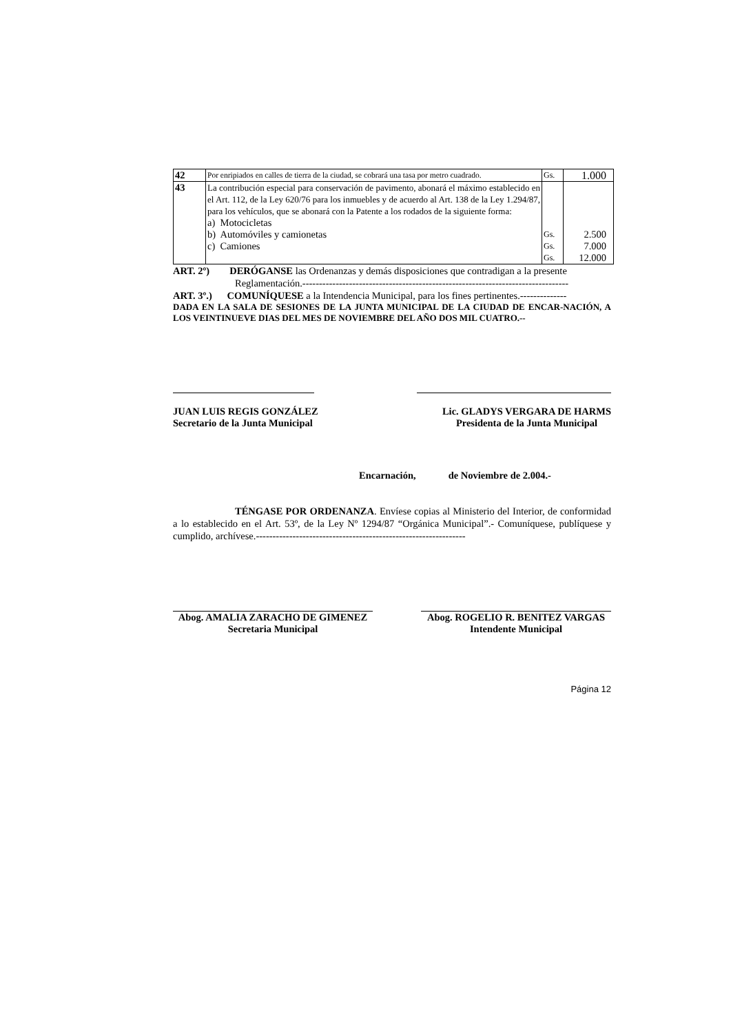| 42 | Por enripiados en calles de tierra de la ciudad, se cobrará una tasa por metro cuadrado. | Gs. | 1.000 |
| 43 | La contribución especial para conservación de pavimento, abonará el máximo establecido en el Art. 112, de la Ley 620/76 para los inmuebles y de acuerdo al Art. 138 de la Ley 1.294/87, para los vehículos, que se abonará con la Patente a los rodados de la siguiente forma: a) Motocicletas b) Automóviles y camionetas c) Camiones | Gs. Gs. Gs. | 2.500 7.000 12.000 |
ART. 2º) DERÓGANSE las Ordenanzas y demás disposiciones que contradigan a la presente
Reglamentación.--------------------------------------------------------------------------------
ART. 3º.) COMUNÍQUESE a la Intendencia Municipal, para los fines pertinentes.--------------
DADA EN LA SALA DE SESIONES DE LA JUNTA MUNICIPAL DE LA CIUDAD DE ENCAR-NACIÓN, A LOS VEINTINUEVE DIAS DEL MES DE NOVIEMBRE DEL AÑO DOS MIL CUATRO.--
JUAN LUIS REGIS GONZÁLEZ
Secretario de la Junta Municipal
Lic. GLADYS VERGARA DE HARMS
Presidenta de la Junta Municipal
Encarnación, de Noviembre de 2.004.-
TÉNGASE POR ORDENANZA. Envíese copias al Ministerio del Interior, de conformidad a lo establecido en el Art. 53º, de la Ley Nº 1294/87 “Orgánica Municipal”.- Comuníquese, publíquese y cumplido, archívese.---------------------------------------------------------------
Abog. AMALIA ZARACHO DE GIMENEZ
Secretaria Municipal
Abog. ROGELIO R. BENITEZ VARGAS
Intendente Municipal
Página 12